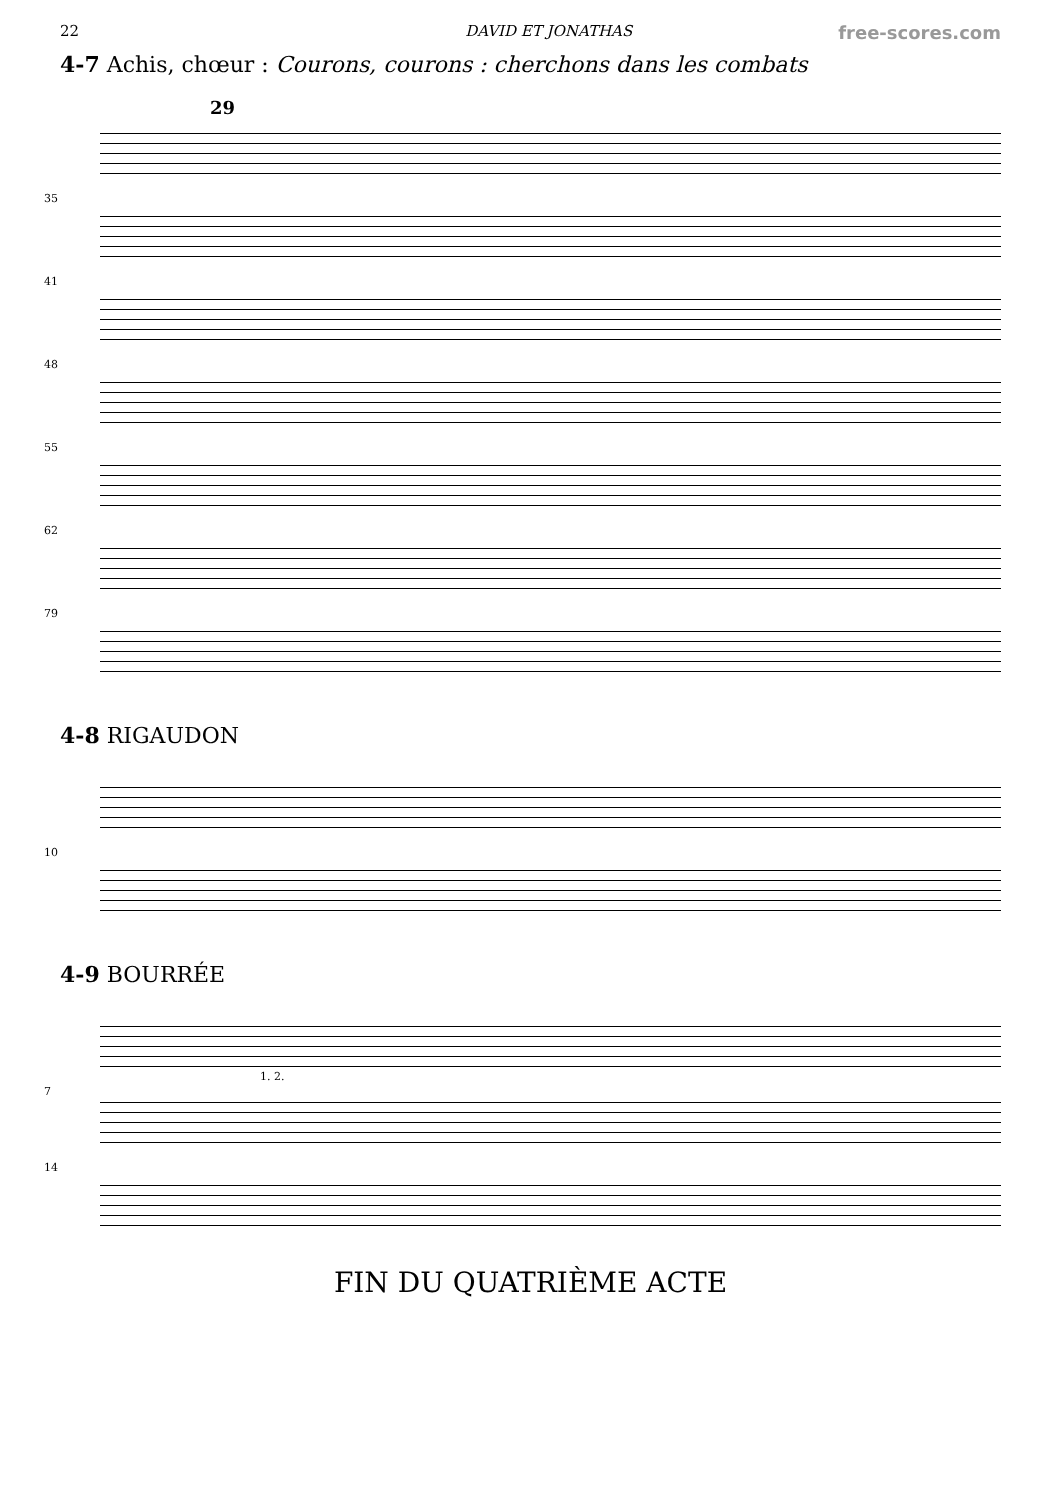22 DAVID ET JONATHAS free-scores.com
4-7 Achis, chœur : Courons, courons : cherchons dans les combats
29
35
41
48
55
62
79
4-8 RIGAUDON
10
4-9 BOURRÉE
7
1. 2.
14
FIN DU QUATRIÈME ACTE